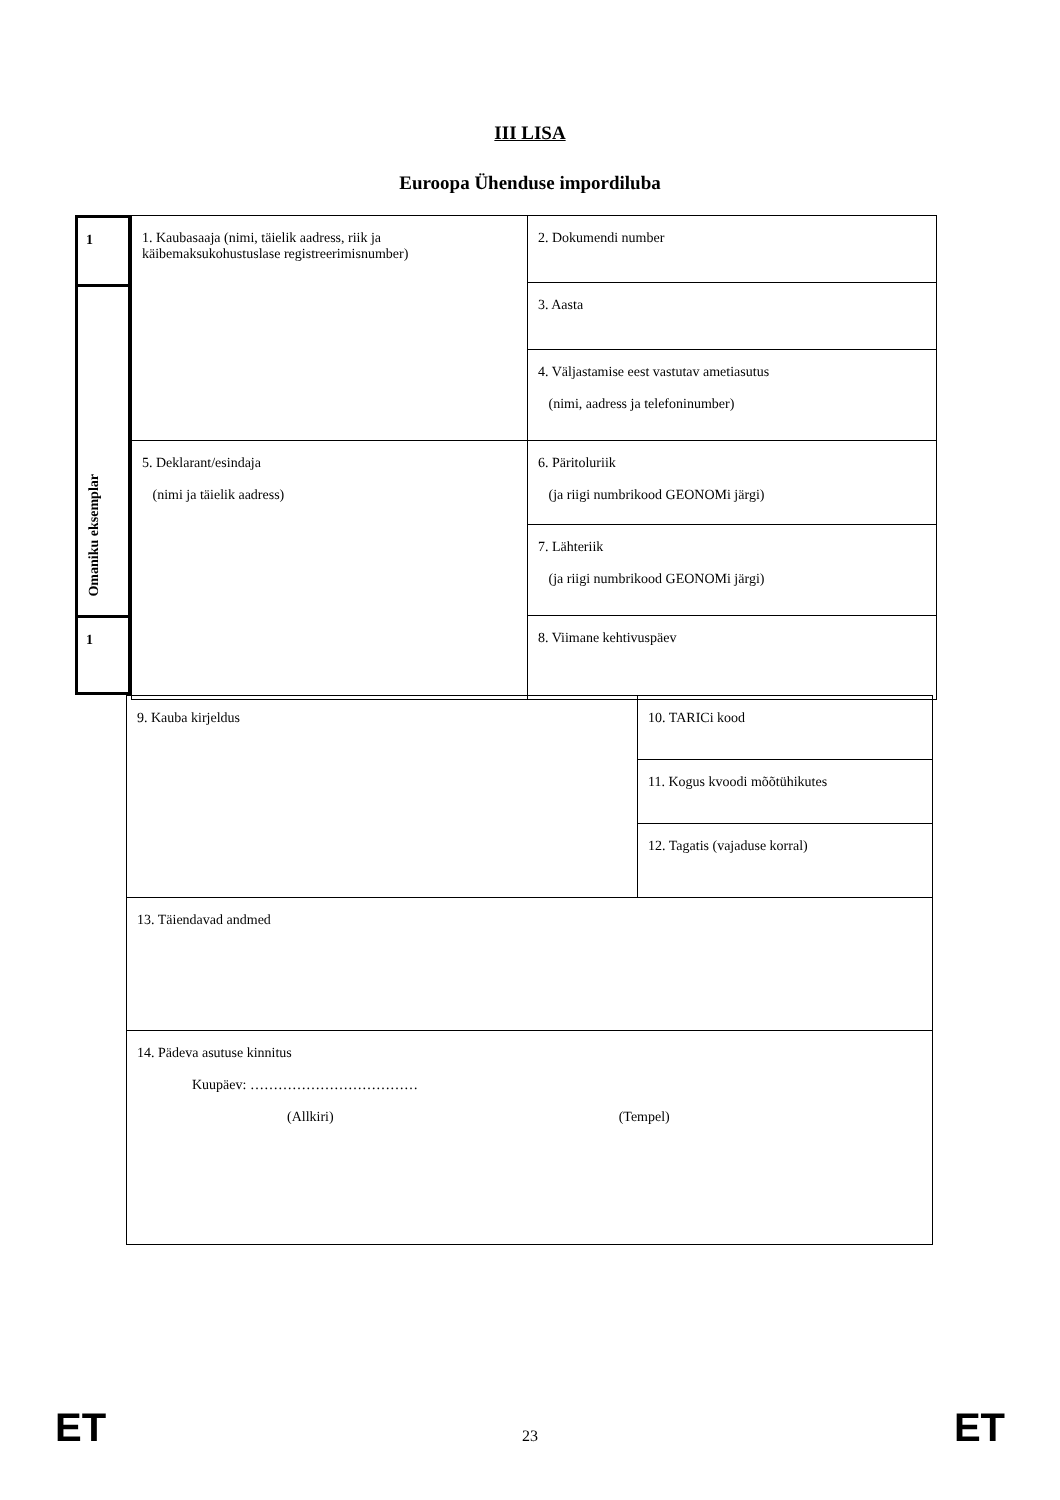III LISA
Euroopa Ühenduse impordiluba
| 1 |
| Omaniku eksemplar |
| 1 |
| 1. Kaubasaaja (nimi, täielik aadress, riik ja käibemaksukohustuslase registreerimisnumber) | 2. Dokumendi number |
| | 3. Aasta |
| | 4. Väljastamise eest vastutav ametiasutus (nimi, aadress ja telefoninumber) |
| 5. Deklarant/esindaja (nimi ja täielik aadress) | 6. Päritoluriik (ja riigi numbrikood GEONOMi järgi) |
| | 7. Lähteriik (ja riigi numbrikood GEONOMi järgi) |
| | 8. Viimane kehtivuspäev |
| 9. Kauba kirjeldus | 10. TARICi kood |
| | 11. Kogus kvoodi mõõtühikutes |
| | 12. Tagatis (vajaduse korral) |
| 13. Täiendavad andmed | |
| 14. Pädeva asutuse kinnitus Kuupäev: ……………………………… (Allkiri) (Tempel) | |
ET 23 ET